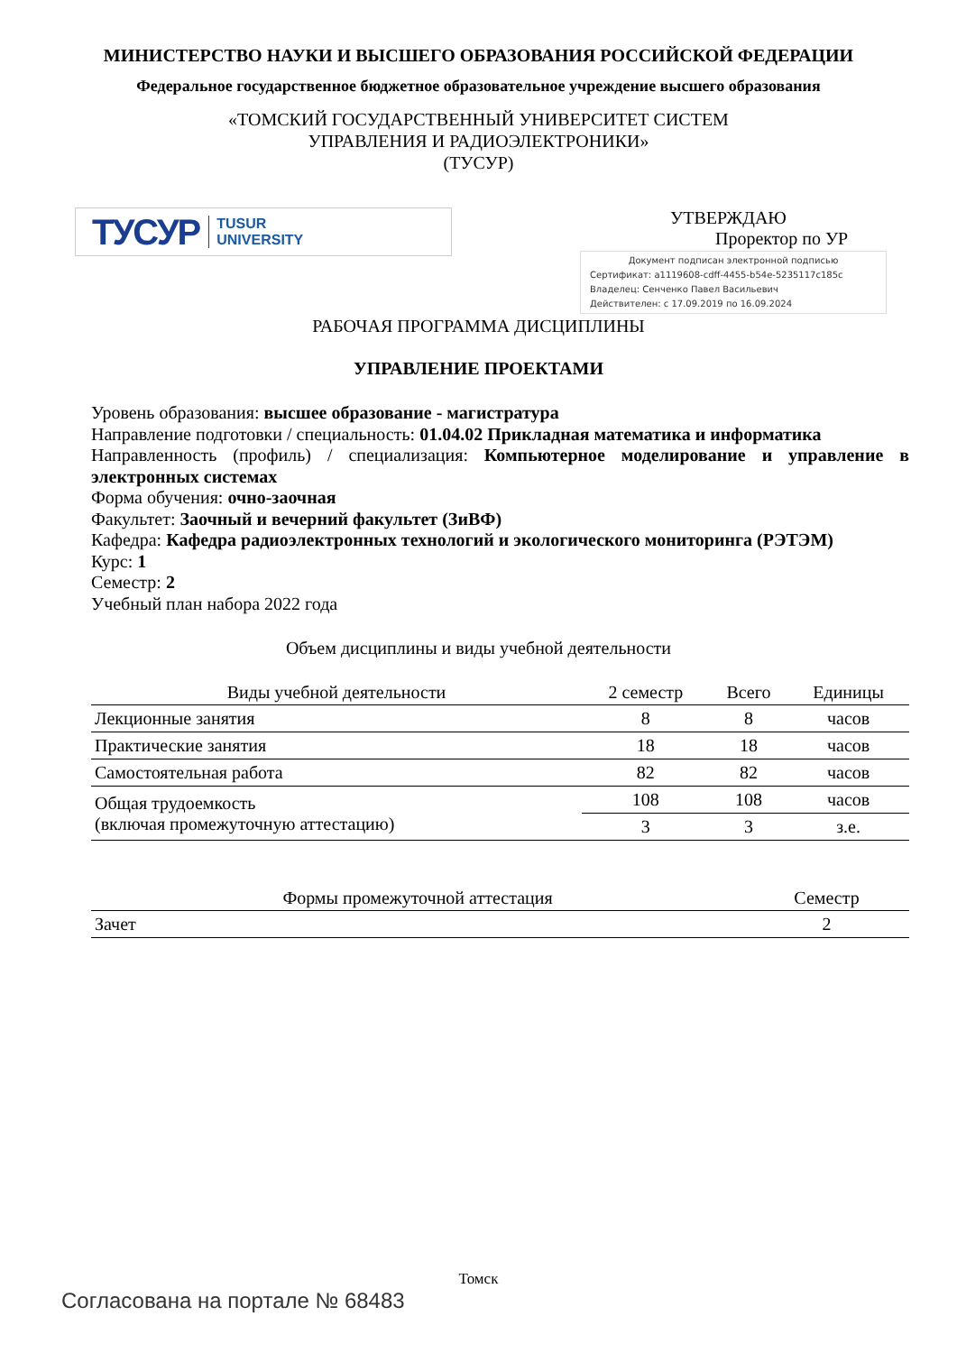МИНИСТЕРСТВО НАУКИ И ВЫСШЕГО ОБРАЗОВАНИЯ РОССИЙСКОЙ ФЕДЕРАЦИИ
Федеральное государственное бюджетное образовательное учреждение высшего образования
«ТОМСКИЙ ГОСУДАРСТВЕННЫЙ УНИВЕРСИТЕТ СИСТЕМ
УПРАВЛЕНИЯ И РАДИОЭЛЕКТРОНИКИ»
(ТУСУР)
ТУСУР TUSUR
UNIVERSITY
УТВЕРЖДАЮ
Проректор по УР
Документ подписан электронной подписью
Сертификат: a1119608-cdff-4455-b54e-5235117c185c
Владелец: Сенченко Павел Васильевич
Действителен: с 17.09.2019 по 16.09.2024
РАБОЧАЯ ПРОГРАММА ДИСЦИПЛИНЫ
УПРАВЛЕНИЕ ПРОЕКТАМИ
Уровень образования: высшее образование - магистратура
Направление подготовки / специальность: 01.04.02 Прикладная математика и информатика
Направленность (профиль) / специализация: Компьютерное моделирование и управление в электронных системах
Форма обучения: очно-заочная
Факультет: Заочный и вечерний факультет (ЗиВФ)
Кафедра: Кафедра радиоэлектронных технологий и экологического мониторинга (РЭТЭМ)
Курс: 1
Семестр: 2
Учебный план набора 2022 года
Объем дисциплины и виды учебной деятельности
| Виды учебной деятельности | 2 семестр | Всего | Единицы |
| --- | --- | --- | --- |
| Лекционные занятия | 8 | 8 | часов |
| Практические занятия | 18 | 18 | часов |
| Самостоятельная работа | 82 | 82 | часов |
| Общая трудоемкость (включая промежуточную аттестацию) | 108 | 108 | часов |
| | 3 | 3 | з.е. |
| Формы промежуточной аттестация | Семестр |
| --- | --- |
| Зачет | 2 |
Томск
Согласована на портале № 68483